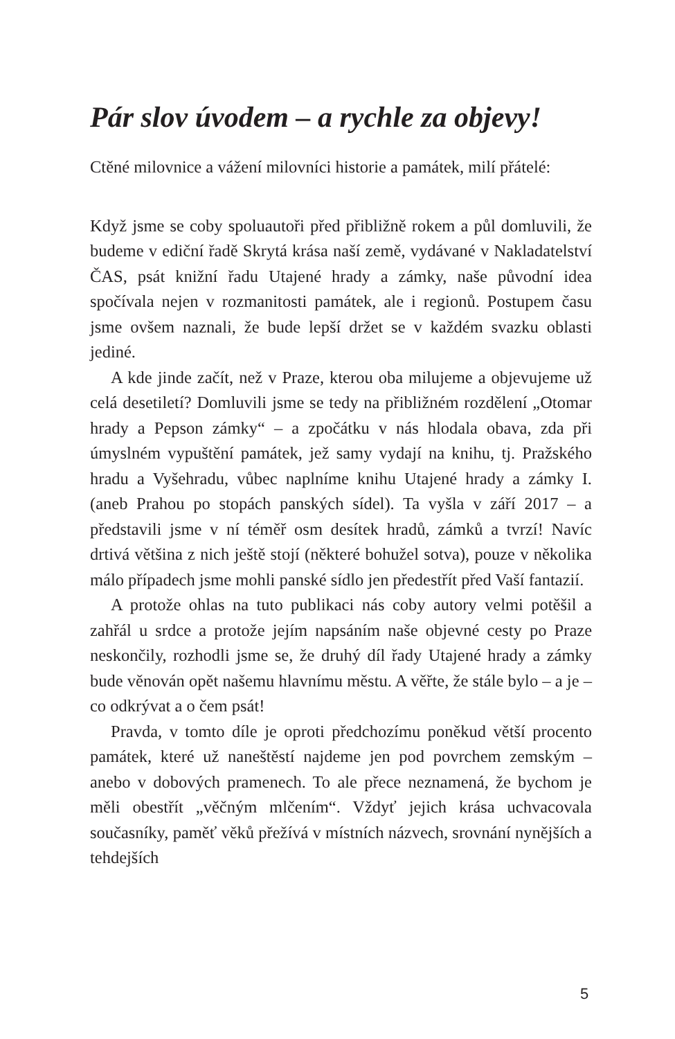Pár slov úvodem – a rychle za objevy!
Ctěné milovnice a vážení milovníci historie a památek, milí přátelé:
Když jsme se coby spoluautoři před přibližně rokem a půl domluvili, že budeme v ediční řadě Skrytá krása naší země, vydávané v Nakladatelství ČAS, psát knižní řadu Utajené hrady a zámky, naše původní idea spočívala nejen v rozmanitosti památek, ale i regionů. Postupem času jsme ovšem naznali, že bude lepší držet se v každém svazku oblasti jediné.
A kde jinde začít, než v Praze, kterou oba milujeme a objevujeme už celá desetiletí? Domluvili jsme se tedy na přibližném rozdělení „Otomar hrady a Pepson zámky“ – a zpočátku v nás hlodala obava, zda při úmyslném vypuštění památek, jež samy vydají na knihu, tj. Pražského hradu a Vyšehradu, vůbec naplníme knihu Utajené hrady a zámky I. (aneb Prahou po stopách panských sídel). Ta vyšla v září 2017 – a představili jsme v ní téměř osm desítek hradů, zámků a tvrzí! Navíc drtivá většina z nich ještě stojí (některé bohužel sotva), pouze v několika málo případech jsme mohli panské sídlo jen předestřít před Vaší fantazií.
A protože ohlas na tuto publikaci nás coby autory velmi potěšil a zahřál u srdce a protože jejím napsáním naše objevné cesty po Praze neskončily, rozhodli jsme se, že druhý díl řady Utajené hrady a zámky bude věnován opět našemu hlavnímu městu. A věřte, že stále bylo – a je – co odkrývat a o čem psát!
Pravda, v tomto díle je oproti předchozímu poněkud větší procento památek, které už naneštěstí najdeme jen pod povrchem zemským – anebo v dobových pramenech. To ale přece neznamená, že bychom je měli obestřít „věčným mlčením“. Vždyť jejich krása uchvacovala současníky, paměť věků přežívá v místních názvech, srovnání nynějších a tehdejších
5